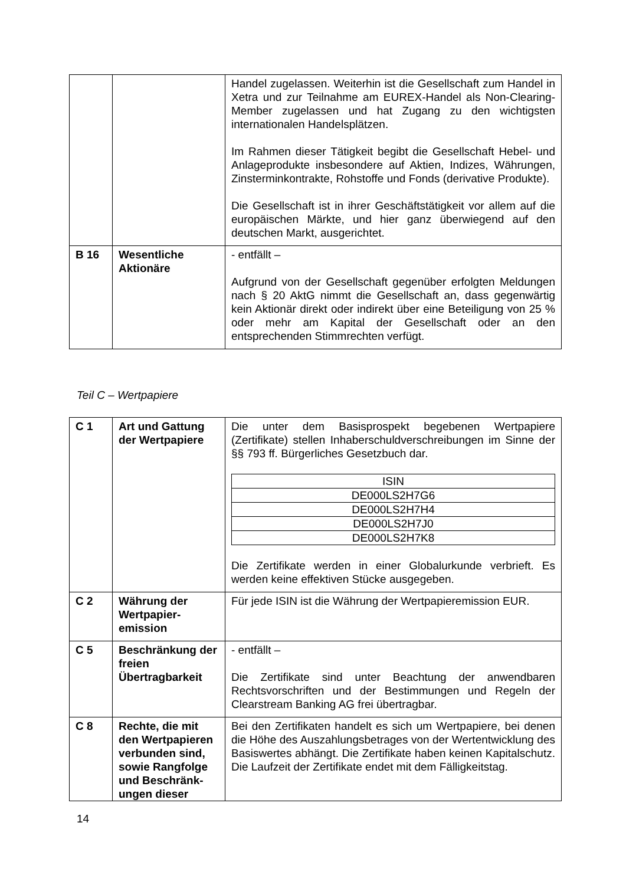| | | Handel zugelassen. Weiterhin ist die Gesellschaft zum Handel in Xetra und zur Teilnahme am EUREX-Handel als Non-Clearing-Member zugelassen und hat Zugang zu den wichtigsten internationalen Handelsplätzen. Im Rahmen dieser Tätigkeit begibt die Gesellschaft Hebel- und Anlageprodukte insbesondere auf Aktien, Indizes, Währungen, Zinsterminkontrakte, Rohstoffe und Fonds (derivative Produkte). Die Gesellschaft ist in ihrer Geschäftstätigkeit vor allem auf die europäischen Märkte, und hier ganz überwiegend auf den deutschen Markt, ausgerichtet. |
| B 16 | Wesentliche Aktionäre | - entfällt – Aufgrund von der Gesellschaft gegenüber erfolgten Meldungen nach § 20 AktG nimmt die Gesellschaft an, dass gegenwärtig kein Aktionär direkt oder indirekt über eine Beteiligung von 25 % oder mehr am Kapital der Gesellschaft oder an den entsprechenden Stimmrechten verfügt. |
Teil C – Wertpapiere
| C 1 | Art und Gattung der Wertpapiere | Die unter dem Basisprospekt begebenen Wertpapiere (Zertifikate) stellen Inhaberschuldverschreibungen im Sinne der §§ 793 ff. Bürgerliches Gesetzbuch dar. / ISIN / / DE000LS2H7G6 / / DE000LS2H7H4 / / DE000LS2H7J0 / / DE000LS2H7K8 / Die Zertifikate werden in einer Globalurkunde verbrieft. Es werden keine effektiven Stücke ausgegeben. |
| C 2 | Währung der Wertpapier-emission | Für jede ISIN ist die Währung der Wertpapieremission EUR. |
| C 5 | Beschränkung der freien Übertragbarkeit | - entfällt – Die Zertifikate sind unter Beachtung der anwendbaren Rechtsvorschriften und der Bestimmungen und Regeln der Clearstream Banking AG frei übertragbar. |
| C 8 | Rechte, die mit den Wertpapieren verbunden sind, sowie Rangfolge und Beschränk-ungen dieser | Bei den Zertifikaten handelt es sich um Wertpapiere, bei denen die Höhe des Auszahlungsbetrages von der Wertentwicklung des Basiswertes abhängt. Die Zertifikate haben keinen Kapitalschutz. Die Laufzeit der Zertifikate endet mit dem Fälligkeitstag. |
14